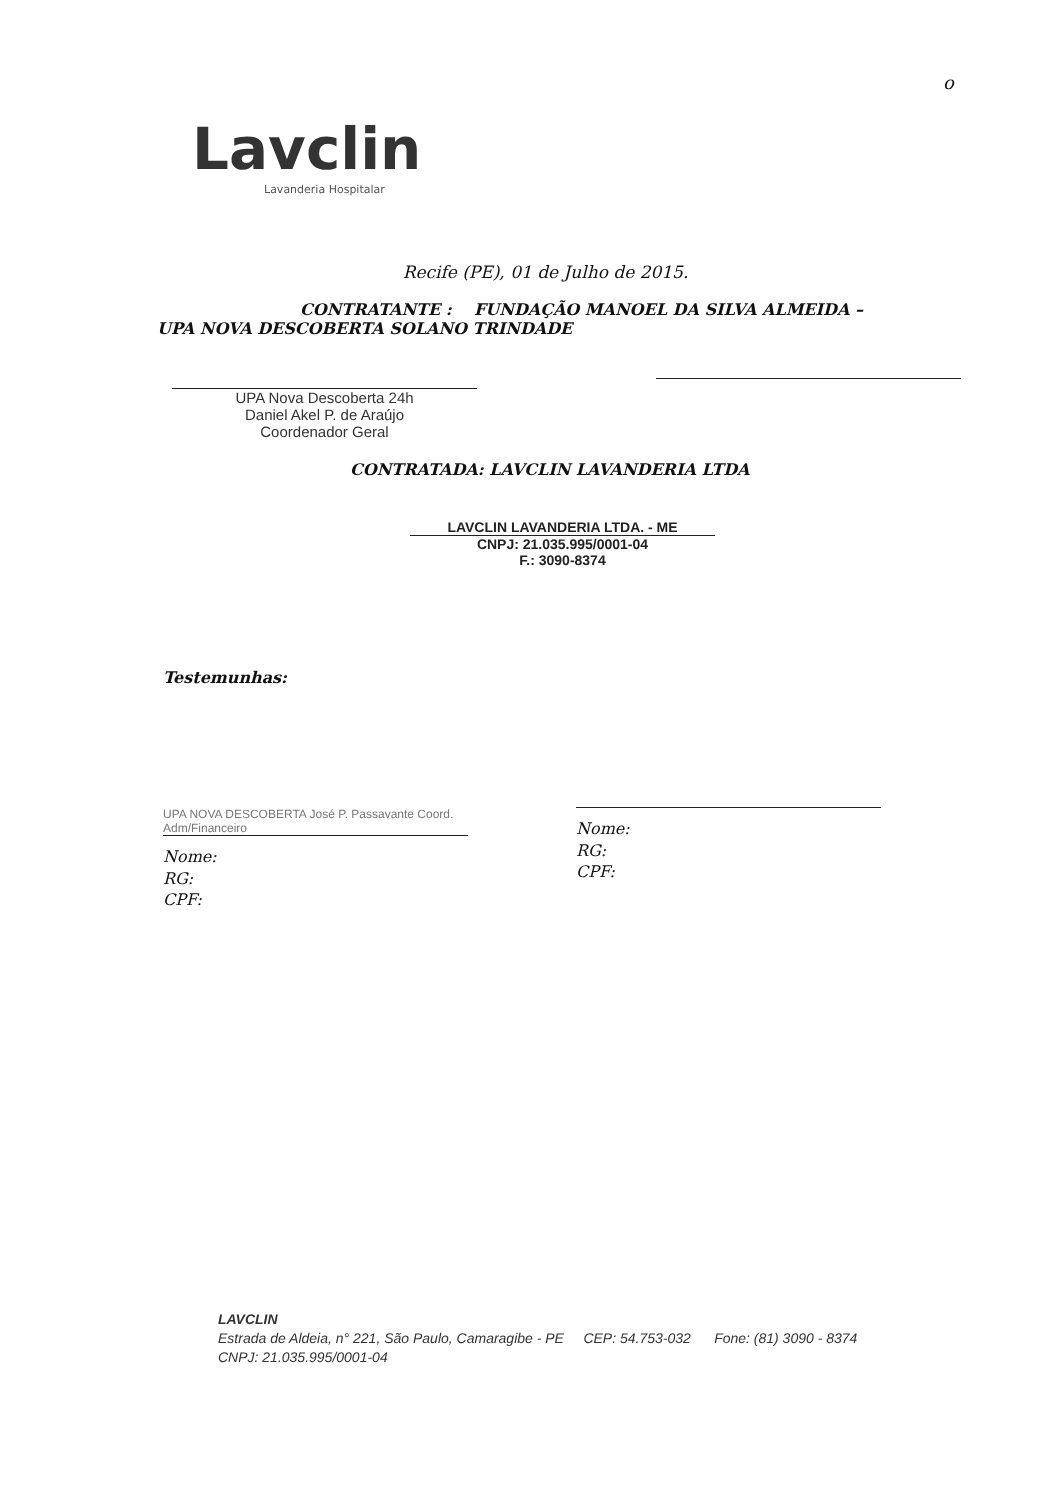Lavclin
Lavanderia Hospitalar
o
Recife (PE), 01 de Julho de 2015.
CONTRATANTE : FUNDAÇÃO MANOEL DA SILVA ALMEIDA – UPA NOVA DESCOBERTA SOLANO TRINDADE
UPA Nova Descoberta 24h
Daniel Akel P. de Araújo
Coordenador Geral
CONTRATADA: LAVCLIN LAVANDERIA LTDA
LAVCLIN LAVANDERIA LTDA. - ME
CNPJ: 21.035.995/0001-04
F.: 3090-8374
Testemunhas:
UPA NOVA DESCOBERTA José P. Passavante Coord. Adm/Financeiro
Nome:
RG:
CPF:
Nome:
RG:
CPF:
LAVCLIN
Estrada de Aldeia, n° 221, São Paulo, Camaragibe - PE CEP: 54.753-032 Fone: (81) 3090 - 8374
CNPJ: 21.035.995/0001-04